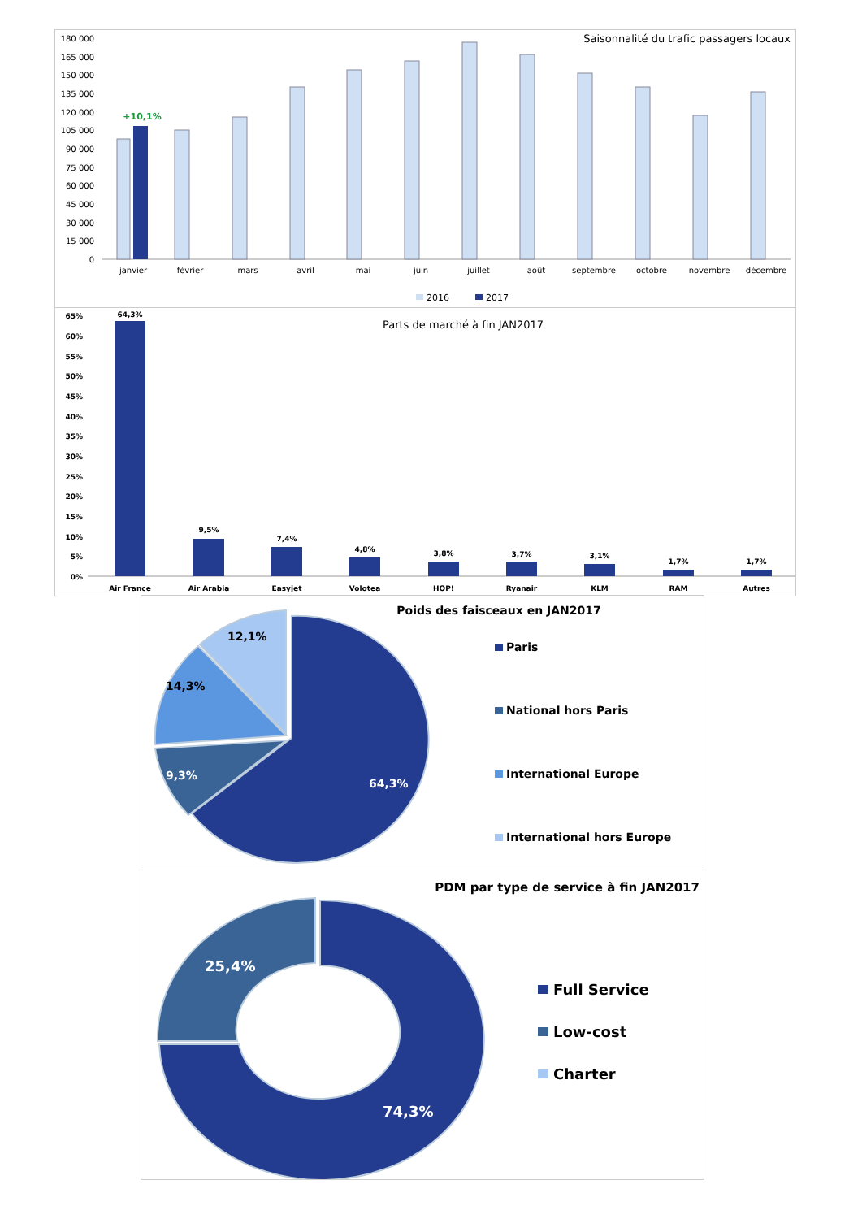Saisonnalité du trafic passagers locaux
180 000
165 000
150 000
135 000
120 000
105 000
90 000
75 000
60 000
45 000
30 000
15 000
0
+10,1%
janvier
février
mars
avril
mai
juin
juillet
août
septembre
octobre
novembre
décembre
2016
2017
Parts de marché à fin JAN2017
65%
60%
55%
50%
45%
40%
35%
30%
25%
20%
15%
10%
5%
0%
64,3%
9,5%
7,4%
4,8%
3,8%
3,7%
3,1%
1,7%
1,7%
Air France
Air Arabia
Easyjet
Volotea
HOP!
Ryanair
KLM
RAM
Autres
Poids des faisceaux en JAN2017
12,1%
14,3%
9,3%
64,3%
Paris
National hors Paris
International Europe
International hors Europe
PDM par type de service à fin JAN2017
25,4%
74,3%
Full Service
Low-cost
Charter